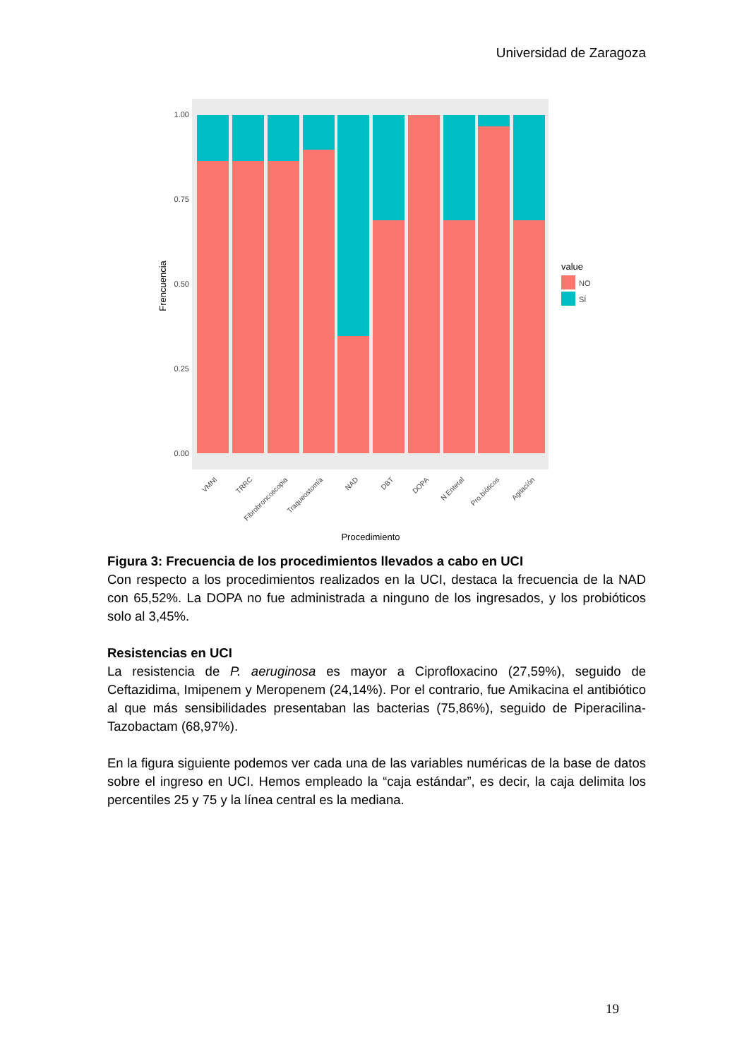Universidad de Zaragoza
1.00
0.75
0.50
0.25
0.00
Frencuencia
VMNI
TRRC
Fibrobroncoscopia
Traqueostomía
NAD
DBT
DOPA
N.Enteral
Pro.bióticos
Agitación
Procedimiento
value
NO
SÍ
Figura 3: Frecuencia de los procedimientos llevados a cabo en UCI
Con respecto a los procedimientos realizados en la UCI, destaca la frecuencia de la NAD con 65,52%. La DOPA no fue administrada a ninguno de los ingresados, y los probióticos solo al 3,45%.
Resistencias en UCI
La resistencia de P. aeruginosa es mayor a Ciprofloxacino (27,59%), seguido de Ceftazidima, Imipenem y Meropenem (24,14%). Por el contrario, fue Amikacina el antibiótico al que más sensibilidades presentaban las bacterias (75,86%), seguido de Piperacilina- Tazobactam (68,97%).
En la figura siguiente podemos ver cada una de las variables numéricas de la base de datos sobre el ingreso en UCI. Hemos empleado la “caja estándar”, es decir, la caja delimita los percentiles 25 y 75 y la línea central es la mediana.
19